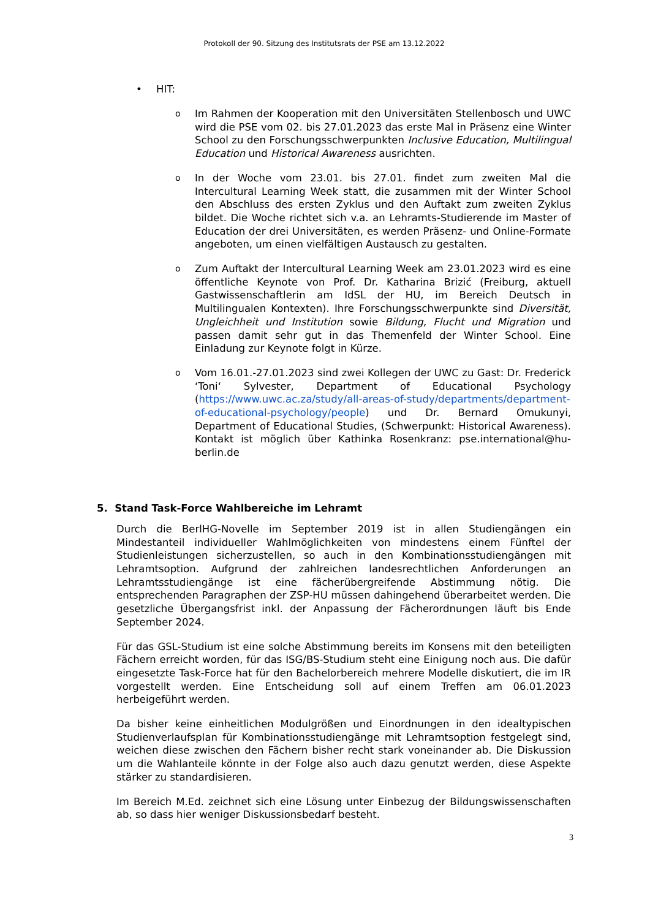Protokoll der 90. Sitzung des Institutsrats der PSE am 13.12.2022
• HIT:
o
Im Rahmen der Kooperation mit den Universitäten Stellenbosch und UWC wird die PSE vom 02. bis 27.01.2023 das erste Mal in Präsenz eine Winter School zu den Forschungsschwerpunkten Inclusive Education, Multilingual Education und Historical Awareness ausrichten.
o
In der Woche vom 23.01. bis 27.01. findet zum zweiten Mal die Intercultural Learning Week statt, die zusammen mit der Winter School den Abschluss des ersten Zyklus und den Auftakt zum zweiten Zyklus bildet. Die Woche richtet sich v.a. an Lehramts-Studierende im Master of Education der drei Universitäten, es werden Präsenz- und Online-Formate angeboten, um einen vielfältigen Austausch zu gestalten.
o
Zum Auftakt der Intercultural Learning Week am 23.01.2023 wird es eine öffentliche Keynote von Prof. Dr. Katharina Brizić (Freiburg, aktuell Gastwissenschaftlerin am IdSL der HU, im Bereich Deutsch in Multilingualen Kontexten). Ihre Forschungsschwerpunkte sind Diversität, Ungleichheit und Institution sowie Bildung, Flucht und Migration und passen damit sehr gut in das Themenfeld der Winter School. Eine Einladung zur Keynote folgt in Kürze.
o
Vom 16.01.-27.01.2023 sind zwei Kollegen der UWC zu Gast: Dr. Frederick ‘Toni‘ Sylvester, Department of Educational Psychology (https://www.uwc.ac.za/study/all-areas-of-study/departments/department-of-educational-psychology/people) und Dr. Bernard Omukunyi, Department of Educational Studies, (Schwerpunkt: Historical Awareness). Kontakt ist möglich über Kathinka Rosenkranz: pse.international@hu-berlin.de
5. Stand Task-Force Wahlbereiche im Lehramt
Durch die BerlHG-Novelle im September 2019 ist in allen Studiengängen ein Mindestanteil individueller Wahlmöglichkeiten von mindestens einem Fünftel der Studienleistungen sicherzustellen, so auch in den Kombinationsstudiengängen mit Lehramtsoption. Aufgrund der zahlreichen landesrechtlichen Anforderungen an Lehramtsstudiengänge ist eine fächerübergreifende Abstimmung nötig. Die entsprechenden Paragraphen der ZSP-HU müssen dahingehend überarbeitet werden. Die gesetzliche Übergangsfrist inkl. der Anpassung der Fächerordnungen läuft bis Ende September 2024.
Für das GSL-Studium ist eine solche Abstimmung bereits im Konsens mit den beteiligten Fächern erreicht worden, für das ISG/BS-Studium steht eine Einigung noch aus. Die dafür eingesetzte Task-Force hat für den Bachelorbereich mehrere Modelle diskutiert, die im IR vorgestellt werden. Eine Entscheidung soll auf einem Treffen am 06.01.2023 herbeigeführt werden.
Da bisher keine einheitlichen Modulgrößen und Einordnungen in den idealtypischen Studienverlaufsplan für Kombinationsstudiengänge mit Lehramtsoption festgelegt sind, weichen diese zwischen den Fächern bisher recht stark voneinander ab. Die Diskussion um die Wahlanteile könnte in der Folge also auch dazu genutzt werden, diese Aspekte stärker zu standardisieren.
Im Bereich M.Ed. zeichnet sich eine Lösung unter Einbezug der Bildungswissenschaften ab, so dass hier weniger Diskussionsbedarf besteht.
3